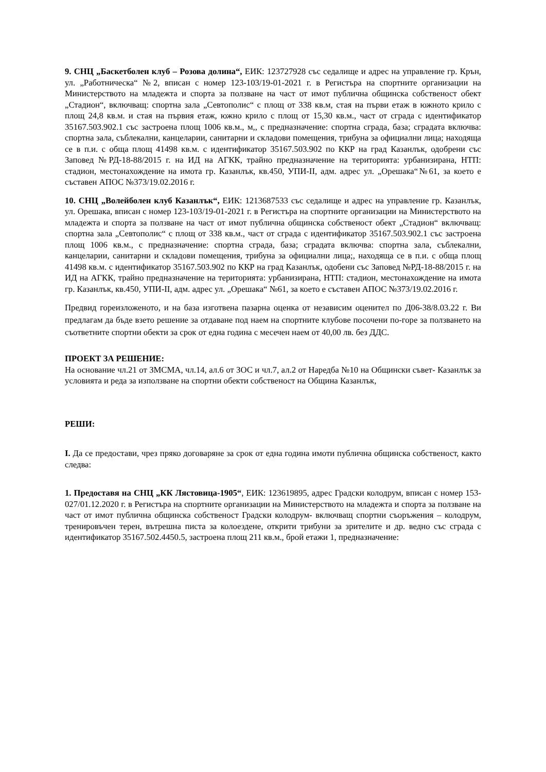9. СНЦ „Баскетболен клуб – Розова долина“, ЕИК: 123727928 със седалище и адрес на управление гр. Крън, ул. „Работническа“ №2, вписан с номер 123-103/19-01-2021 г. в Регистъра на спортните организации на Министерството на младежта и спорта за ползване на част от имот публична общинска собственост обект „Стадион“, включващ: спортна зала „Севтополис“ с площ от 338 кв.м, стая на първи етаж в южното крило с площ 24,8 кв.м. и стая на първия етаж, южно крило с площ от 15,30 кв.м., част от сграда с идентификатор 35167.503.902.1 със застроена площ 1006 кв.м., м,, с предназначение: спортна сграда, база; сградата включва: спортна зала, съблекални, канцеларии, санитарни и складови помещения, трибуна за официални лица; находяща се в п.и. с обща площ 41498 кв.м. с идентификатор 35167.503.902 по ККР на град Казанлък, одобрени със Заповед №РД-18-88/2015 г. на ИД на АГКК, трайно предназначение на територията: урбанизирана, НТП: стадион, местонахождение на имота гр. Казанлък, кв.450, УПИ-II, адм. адрес ул. „Орешака“№61, за което е съставен АПОС №373/19.02.2016 г.
10. СНЦ „Волейболен клуб Казанлък“, ЕИК: 1213687533 със седалище и адрес на управление гр. Казанлък, ул. Орешака, вписан с номер 123-103/19-01-2021 г. в Регистъра на спортните организации на Министерството на младежта и спорта за ползване на част от имот публична общинска собственост обект „Стадион“ включващ: спортна зала „Севтополис“ с площ от 338 кв.м., част от сграда с идентификатор 35167.503.902.1 със застроена площ 1006 кв.м., с предназначение: спортна сграда, база; сградата включва: спортна зала, съблекални, канцеларии, санитарни и складови помещения, трибуна за официални лица;, находяща се в п.и. с обща площ 41498 кв.м. с идентификатор 35167.503.902 по ККР на град Казанлък, одобени със Заповед №РД-18-88/2015 г. на ИД на АГКК, трайно предназначение на територията: урбанизирана, НТП: стадион, местонахождение на имота гр. Казанлък, кв.450, УПИ-II, адм. адрес ул. „Орешака“ №61, за което е съставен АПОС №373/19.02.2016 г.
Предвид гореизложеното, и на база изготвена пазарна оценка от независим оценител по Д06-38/8.03.22 г. Ви предлагам да бъде взето решение за отдаване под наем на спортните клубове посочени по-горе за ползването на съответните спортни обекти за срок от една година с месечен наем от 40,00 лв. без ДДС.
ПРОЕКТ ЗА РЕШЕНИЕ:
На основание чл.21 от ЗМСМА, чл.14, ал.6 от ЗОС и чл.7, ал.2 от Наредба №10 на Общински съвет- Казанлък за условията и реда за използване на спортни обекти собственост на Община Казанлък,
РЕШИ:
I. Да се предостави, чрез пряко договаряне за срок от една година имоти публична общинска собственост, както следва:
1. Предоставя на СНЦ „КК Лястовица-1905“, ЕИК: 123619895, адрес Градски колодрум, вписан с номер 153-027/01.12.2020 г. в Регистъра на спортните организации на Министерството на младежта и спорта за ползване на част от имот публична общинска собственост Градски колодрум- включващ спортни съоръжения – колодрум, трениpовъчен терен, вътрешна писта за колоездене, открити трибуни за зрителите и др. ведно със сграда с идентификатор 35167.502.4450.5, застроена площ 211 кв.м., брой етажи 1, предназначение: